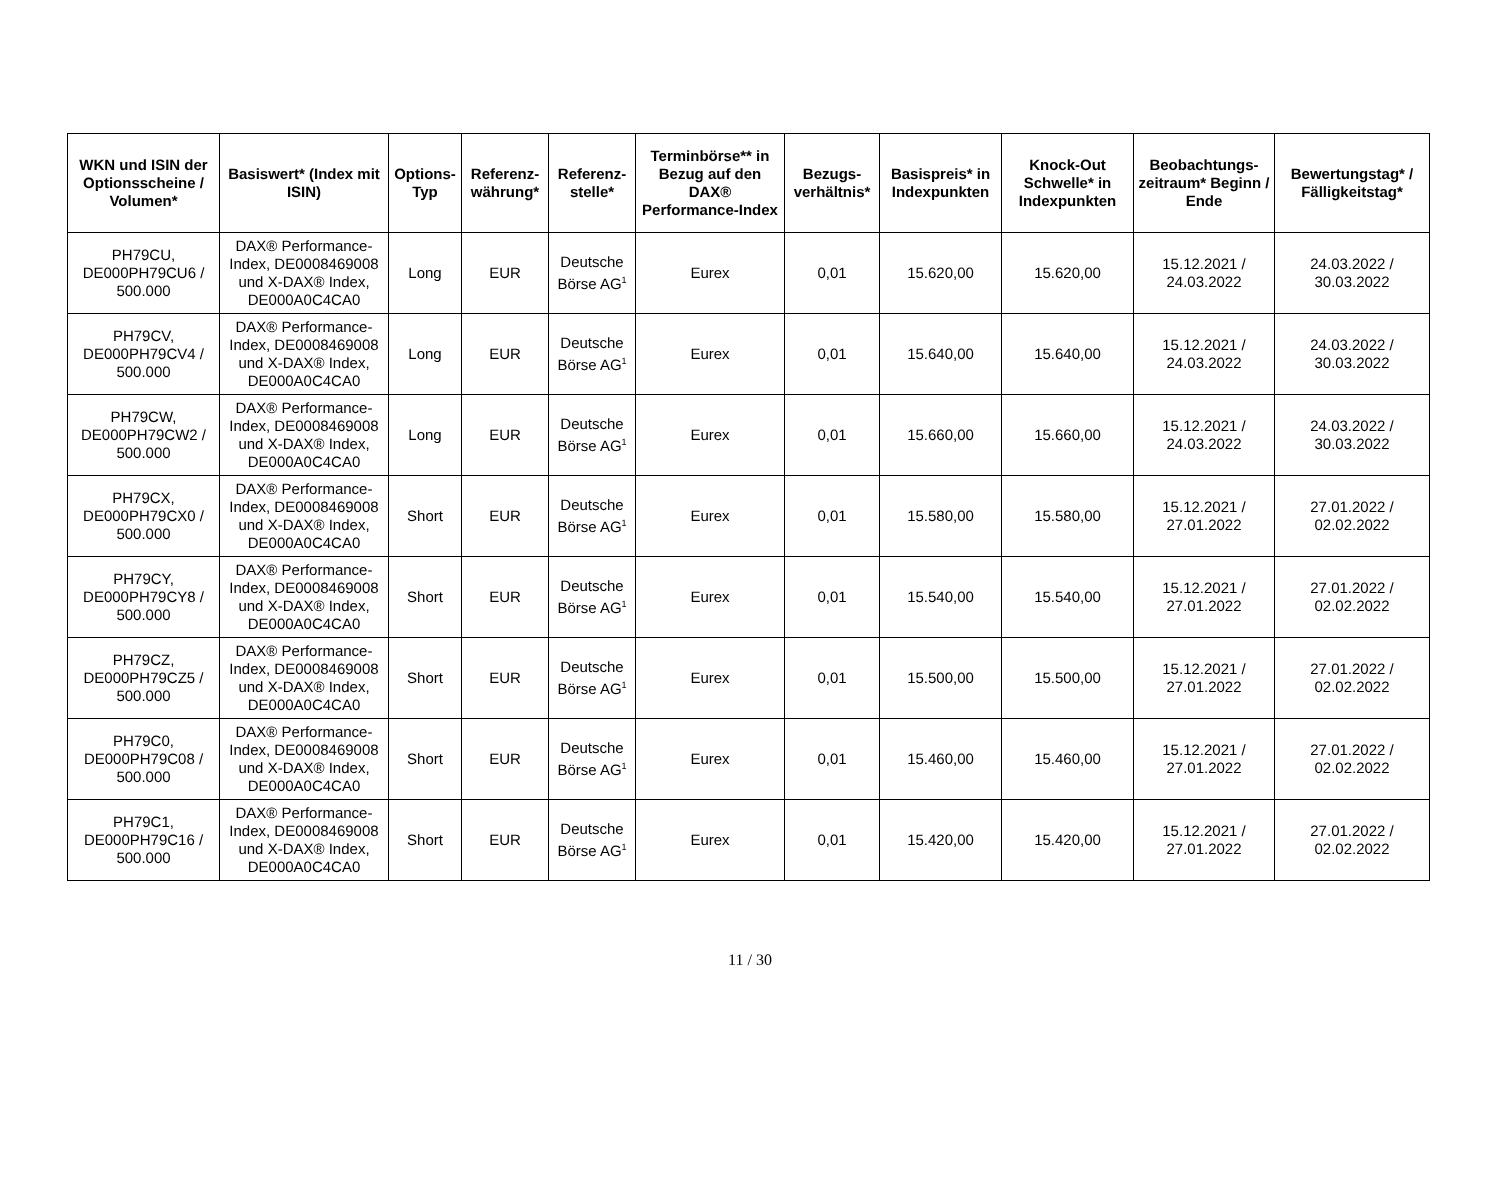| WKN und ISIN der Optionsscheine / Volumen* | Basiswert* (Index mit ISIN) | Options-Typ | Referenz-währung* | Referenz-stelle* | Terminbörse** in Bezug auf den DAX® Performance-Index | Bezugs-verhältnis* | Basispreis* in Indexpunkten | Knock-Out Schwelle* in Indexpunkten | Beobachtungs-zeitraum* Beginn / Ende | Bewertungstag* / Fälligkeitstag* |
| --- | --- | --- | --- | --- | --- | --- | --- | --- | --- | --- |
| PH79CU, DE000PH79CU6 / 500.000 | DAX® Performance-Index, DE0008469008 und X-DAX® Index, DE000A0C4CA0 | Long | EUR | Deutsche Börse AG<sup>1</sup> | Eurex | 0,01 | 15.620,00 | 15.620,00 | 15.12.2021 / 24.03.2022 | 24.03.2022 / 30.03.2022 |
| PH79CV, DE000PH79CV4 / 500.000 | DAX® Performance-Index, DE0008469008 und X-DAX® Index, DE000A0C4CA0 | Long | EUR | Deutsche Börse AG<sup>1</sup> | Eurex | 0,01 | 15.640,00 | 15.640,00 | 15.12.2021 / 24.03.2022 | 24.03.2022 / 30.03.2022 |
| PH79CW, DE000PH79CW2 / 500.000 | DAX® Performance-Index, DE0008469008 und X-DAX® Index, DE000A0C4CA0 | Long | EUR | Deutsche Börse AG<sup>1</sup> | Eurex | 0,01 | 15.660,00 | 15.660,00 | 15.12.2021 / 24.03.2022 | 24.03.2022 / 30.03.2022 |
| PH79CX, DE000PH79CX0 / 500.000 | DAX® Performance-Index, DE0008469008 und X-DAX® Index, DE000A0C4CA0 | Short | EUR | Deutsche Börse AG<sup>1</sup> | Eurex | 0,01 | 15.580,00 | 15.580,00 | 15.12.2021 / 27.01.2022 | 27.01.2022 / 02.02.2022 |
| PH79CY, DE000PH79CY8 / 500.000 | DAX® Performance-Index, DE0008469008 und X-DAX® Index, DE000A0C4CA0 | Short | EUR | Deutsche Börse AG<sup>1</sup> | Eurex | 0,01 | 15.540,00 | 15.540,00 | 15.12.2021 / 27.01.2022 | 27.01.2022 / 02.02.2022 |
| PH79CZ, DE000PH79CZ5 / 500.000 | DAX® Performance-Index, DE0008469008 und X-DAX® Index, DE000A0C4CA0 | Short | EUR | Deutsche Börse AG<sup>1</sup> | Eurex | 0,01 | 15.500,00 | 15.500,00 | 15.12.2021 / 27.01.2022 | 27.01.2022 / 02.02.2022 |
| PH79C0, DE000PH79C08 / 500.000 | DAX® Performance-Index, DE0008469008 und X-DAX® Index, DE000A0C4CA0 | Short | EUR | Deutsche Börse AG<sup>1</sup> | Eurex | 0,01 | 15.460,00 | 15.460,00 | 15.12.2021 / 27.01.2022 | 27.01.2022 / 02.02.2022 |
| PH79C1, DE000PH79C16 / 500.000 | DAX® Performance-Index, DE0008469008 und X-DAX® Index, DE000A0C4CA0 | Short | EUR | Deutsche Börse AG<sup>1</sup> | Eurex | 0,01 | 15.420,00 | 15.420,00 | 15.12.2021 / 27.01.2022 | 27.01.2022 / 02.02.2022 |
11 / 30